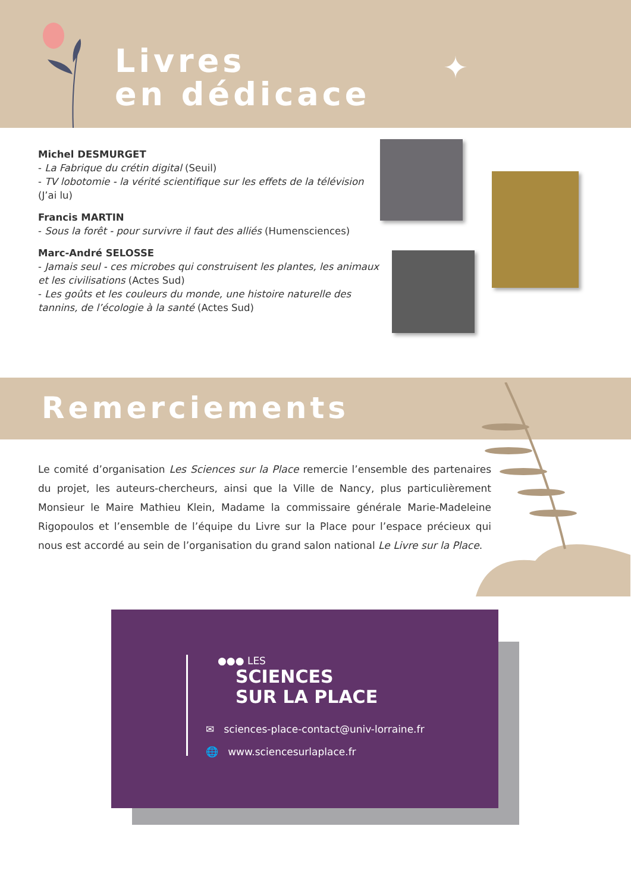Livres
en dédicace
✦
Michel DESMURGET
- La Fabrique du crétin digital (Seuil)
- TV lobotomie - la vérité scientifique sur les effets de la télévision (J’ai lu)
Francis MARTIN
- Sous la forêt - pour survivre il faut des alliés (Humensciences)
Marc-André SELOSSE
- Jamais seul - ces microbes qui construisent les plantes, les animaux et les civilisations (Actes Sud)
- Les goûts et les couleurs du monde, une histoire naturelle des tannins, de l’écologie à la santé (Actes Sud)
Remerciements
Le comité d’organisation Les Sciences sur la Place remercie l’ensemble des partenaires du projet, les auteurs-chercheurs, ainsi que la Ville de Nancy, plus particulièrement Monsieur le Maire Mathieu Klein, Madame la commissaire générale Marie-Madeleine Rigopoulos et l’ensemble de l’équipe du Livre sur la Place pour l’espace précieux qui nous est accordé au sein de l’organisation du grand salon national Le Livre sur la Place.
●●● LES
SCIENCES
SUR LA PLACE
✉ sciences-place-contact@univ-lorraine.fr
🌐 www.sciencesurlaplace.fr